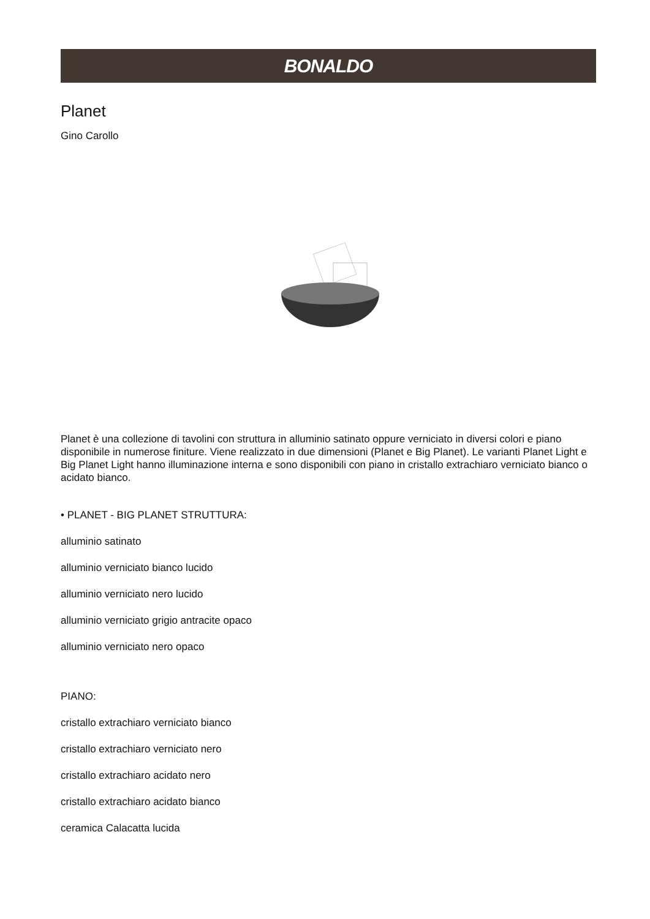BONALDO
Planet
Gino Carollo
Planet è una collezione di tavolini con struttura in alluminio satinato oppure verniciato in diversi colori e piano disponibile in numerose finiture. Viene realizzato in due dimensioni (Planet e Big Planet). Le varianti Planet Light e Big Planet Light hanno illuminazione interna e sono disponibili con piano in cristallo extrachiaro verniciato bianco o acidato bianco.
• PLANET - BIG PLANET STRUTTURA:
alluminio satinato
alluminio verniciato bianco lucido
alluminio verniciato nero lucido
alluminio verniciato grigio antracite opaco
alluminio verniciato nero opaco
PIANO:
cristallo extrachiaro verniciato bianco
cristallo extrachiaro verniciato nero
cristallo extrachiaro acidato nero
cristallo extrachiaro acidato bianco
ceramica Calacatta lucida